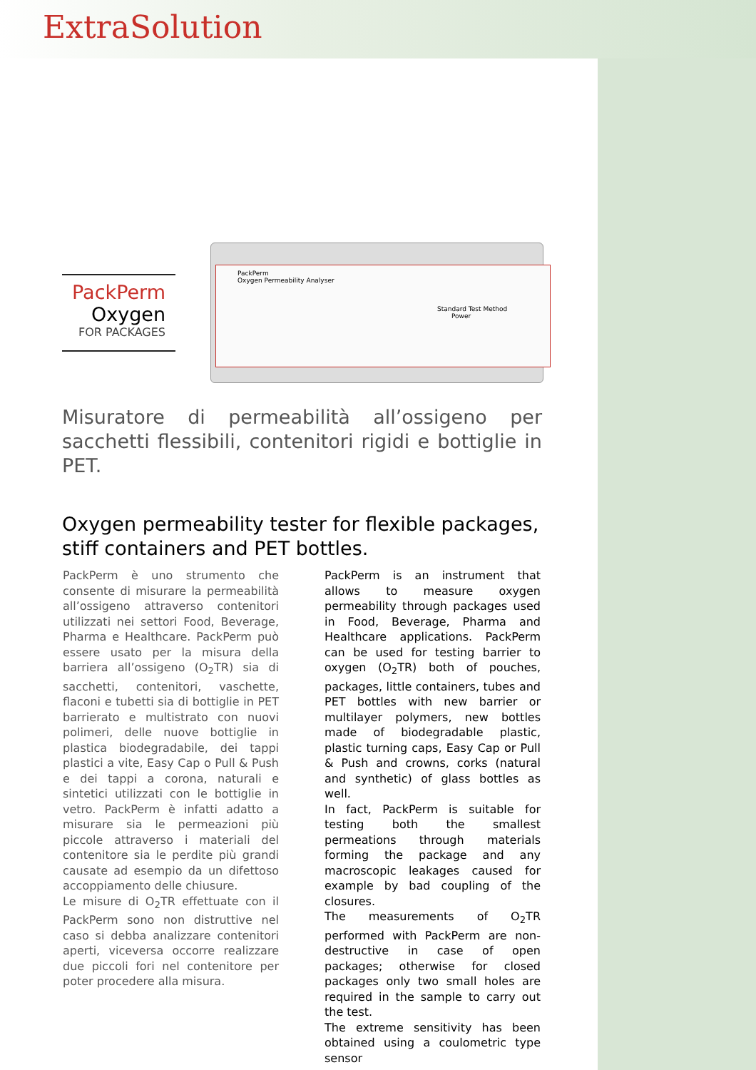ExtraSolution
PackPerm
Oxygen Permeability Analyser
Standard Test Method
Power
PackPerm
Oxygen
FOR PACKAGES
Misuratore di permeabilità all’ossigeno per sacchetti flessibili, contenitori rigidi e bottiglie in PET.
Oxygen permeability tester for flexible packages, stiff containers and PET bottles.
PackPerm è uno strumento che consente di misurare la permeabilità all’ossigeno attraverso contenitori utilizzati nei settori Food, Beverage, Pharma e Healthcare. PackPerm può essere usato per la misura della barriera all’ossigeno (O<sub>2</sub>TR) sia di sacchetti, contenitori, vaschette, flaconi e tubetti sia di bottiglie in PET barrierato e multistrato con nuovi polimeri, delle nuove bottiglie in plastica biodegradabile, dei tappi plastici a vite, Easy Cap o Pull & Push e dei tappi a corona, naturali e sintetici utilizzati con le bottiglie in vetro. PackPerm è infatti adatto a misurare sia le permeazioni più piccole attraverso i materiali del contenitore sia le perdite più grandi causate ad esempio da un difettoso accoppiamento delle chiusure.
Le misure di O<sub>2</sub>TR effettuate con il PackPerm sono non distruttive nel caso si debba analizzare contenitori aperti, viceversa occorre realizzare due piccoli fori nel contenitore per poter procedere alla misura.
PackPerm is an instrument that allows to measure oxygen permeability through packages used in Food, Beverage, Pharma and Healthcare applications. PackPerm can be used for testing barrier to oxygen (O<sub>2</sub>TR) both of pouches, packages, little containers, tubes and PET bottles with new barrier or multilayer polymers, new bottles made of biodegradable plastic, plastic turning caps, Easy Cap or Pull & Push and crowns, corks (natural and synthetic) of glass bottles as well.
In fact, PackPerm is suitable for testing both the smallest permeations through materials forming the package and any macroscopic leakages caused for example by bad coupling of the closures.
The measurements of O<sub>2</sub>TR performed with PackPerm are non-destructive in case of open packages; otherwise for closed packages only two small holes are required in the sample to carry out the test.
The extreme sensitivity has been obtained using a coulometric type sensor